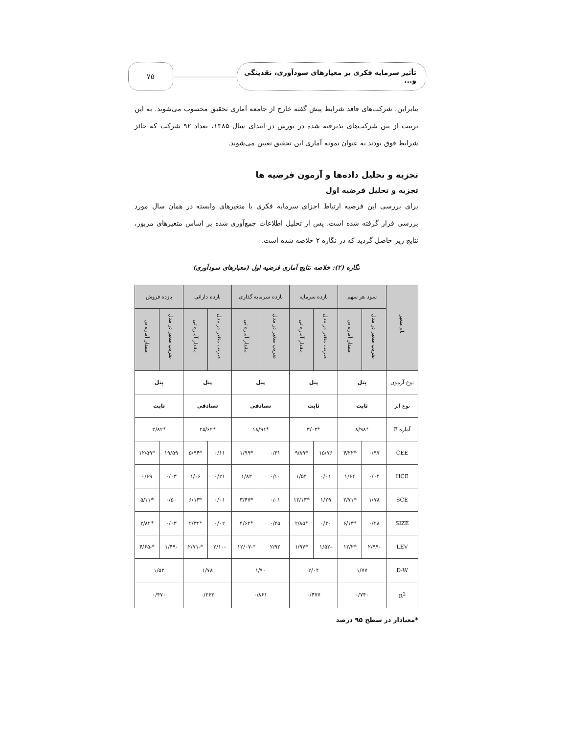تأثیر سرمایه فکری بر معیارهای سودآوری، نقدینگی و...
۷۵
بنابراین، شرکت‌های فاقد شرایط پیش گفته خارج از جامعه آماری تحقیق محسوب می‌شوند. به این ترتیب از بین شرکت‌های پذیرفته شده در بورس در ابتدای سال ۱۳۸۵، تعداد ۹۲ شرکت که حائز شرایط فوق بودند به عنوان نمونه آماری این تحقیق تعیین می‌شوند.
تجزیه و تحلیل داده‌ها و آزمون فرضیه ها
تجزیه و تحلیل فرضیه اول
برای بررسی این فرضیه ارتباط اجزای سرمایه فکری با متغیرهای وابسته در همان سال مورد بررسی قرار گرفته شده است. پس از تحلیل اطلاعات جمع‌آوری شده بر اساس متغیرهای مزبور، نتایج زیر حاصل گردید که در نگاره ۲ خلاصه شده است.
نگاره (۲): خلاصه نتایج آماری فرضیه اول (معیارهای سودآوری)
| نام متغیر | سود هر سهم | | بازده سرمایه | | بازده سرمایه گذاری | | بازده دارائی | | بازده فروش | |
| --- | --- | --- | --- | --- | --- | --- | --- | --- | --- | --- |
| | ضریب متغیر در مدل | مقدار آماره تی | ضریب متغیر در مدل | مقدار آماره تی | ضریب متغیر در مدل | مقدار آماره تی | ضریب متغیر در مدل | مقدار آماره تی | ضریب متغیر در مدل | مقدار آماره تی |
| نوع آزمون | پنل | | پنل | | پنل | | پنل | | پنل | |
| نوع اثر | ثابت | | ثابت | | تصادفی | | تصادفی | | ثابت | |
| آماره F | *۸/۹۸ | | *۳/۰۳ | | *۱۸/۹۱ | | *۲۵/۶۲ | | *۳/۸۲ | |
| CEE | ۰/۹۷ | *۴/۲۲ | ۱۵/۷۶ | *۹/۸۹ | ۰/۳۱ | *۱/۹۹ | ۰/۱۱ | *۵/۹۴ | ۱۹/۵۹ | *۱۲/۵۹ |
| HCE | ۰/۰۴ | ۱/۶۴ | ۰/۰۱ | ۱/۵۴ | ۰/۱۰ | ۱/۸۳ | ۰/۲۱ | ۱/۰۶ | ۰/۰۳ | ۰/۶۹ |
| SCE | ۱/۷۸ | *۲/۷۱ | ۱/۲۹ | *۱۲/۱۳ | ۰/۰۱ | *۳/۴۷ | ۰/۰۱ | *۶/۱۳ | ۰/۵۰ | *۵/۱۱ |
| SIZE | ۰/۲۸ | *۶/۱۳ | ۰/۳۰ | *۲/۸۵ | ۰/۲۵ | *۴/۶۲ | ۰/۰۲ | *۲/۳۲ | ۰/۰۳ | *۳/۸۲ |
| LEV | -۲/۹۹ | *۱۲/۲ | -۱/۵۲ | *۱/۹۷ | ۲/۹۲ | *-۱۲/۰۷ | -۲/۱۰ | *-۲/۷۱ | -۱/۴۹ | *-۴/۶۵ |
| D-W | ۱/۷۷ | | ۲/۰۴ | | ۱/۹۰ | | ۱/۷۸ | | ۱/۵۳ | |
| R<sup>2</sup> | ۰/۷۴۰ | | ۰/۴۷۷ | | ۰/۸۶۱ | | ۰/۲۶۳ | | ۰/۴۷۰ | |
*معنادار در سطح ۹۵ درصد